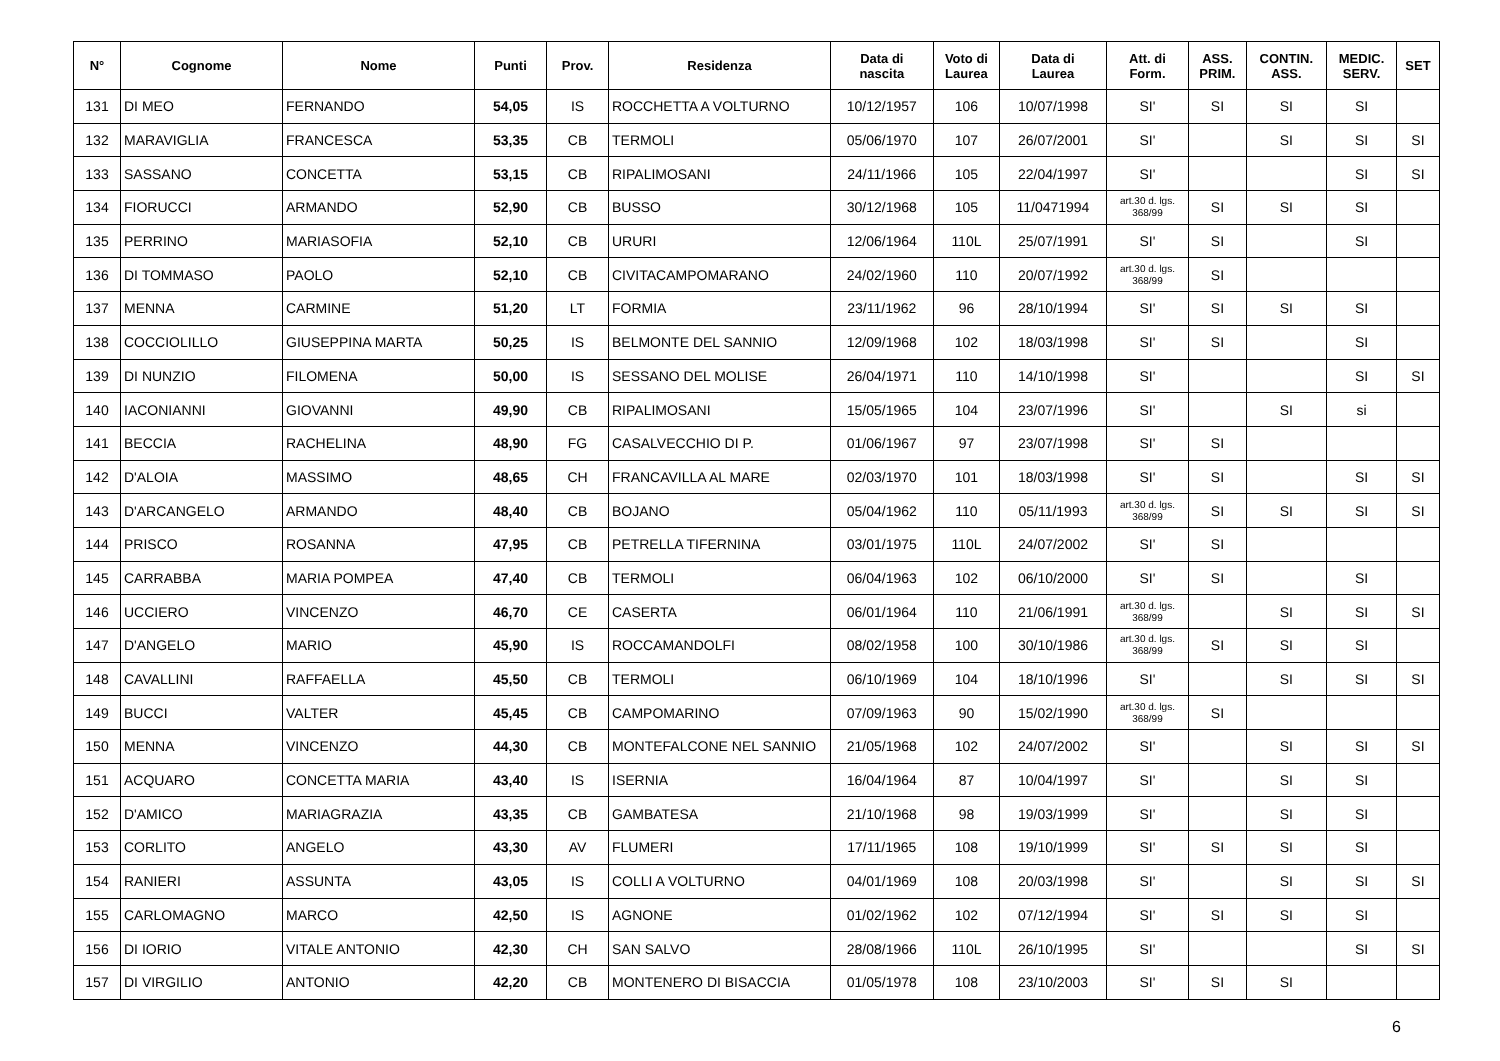| N° | Cognome | Nome | Punti | Prov. | Residenza | Data di nascita | Voto di Laurea | Data di Laurea | Att. di Form. | ASS. PRIM. | CONTIN. ASS. | MEDIC. SERV. | SET |
| --- | --- | --- | --- | --- | --- | --- | --- | --- | --- | --- | --- | --- | --- |
| 131 | DI MEO | FERNANDO | 54,05 | IS | ROCCHETTA A VOLTURNO | 10/12/1957 | 106 | 10/07/1998 | SI' | SI | SI | SI | |
| 132 | MARAVIGLIA | FRANCESCA | 53,35 | CB | TERMOLI | 05/06/1970 | 107 | 26/07/2001 | SI' | | SI | SI | SI |
| 133 | SASSANO | CONCETTA | 53,15 | CB | RIPALIMOSANI | 24/11/1966 | 105 | 22/04/1997 | SI' | | | SI | SI |
| 134 | FIORUCCI | ARMANDO | 52,90 | CB | BUSSO | 30/12/1968 | 105 | 11/0471994 | art.30 d. lgs. 368/99 | SI | SI | SI | |
| 135 | PERRINO | MARIASOFIA | 52,10 | CB | URURI | 12/06/1964 | 110L | 25/07/1991 | SI' | SI | | SI | |
| 136 | DI TOMMASO | PAOLO | 52,10 | CB | CIVITACAMPOMARANO | 24/02/1960 | 110 | 20/07/1992 | art.30 d. lgs. 368/99 | SI | | | |
| 137 | MENNA | CARMINE | 51,20 | LT | FORMIA | 23/11/1962 | 96 | 28/10/1994 | SI' | SI | SI | SI | |
| 138 | COCCIOLILLO | GIUSEPPINA MARTA | 50,25 | IS | BELMONTE DEL SANNIO | 12/09/1968 | 102 | 18/03/1998 | SI' | SI | | SI | |
| 139 | DI NUNZIO | FILOMENA | 50,00 | IS | SESSANO DEL MOLISE | 26/04/1971 | 110 | 14/10/1998 | SI' | | | SI | SI |
| 140 | IACONIANNI | GIOVANNI | 49,90 | CB | RIPALIMOSANI | 15/05/1965 | 104 | 23/07/1996 | SI' | | SI | si | |
| 141 | BECCIA | RACHELINA | 48,90 | FG | CASALVECCHIO DI P. | 01/06/1967 | 97 | 23/07/1998 | SI' | SI | | | |
| 142 | D'ALOIA | MASSIMO | 48,65 | CH | FRANCAVILLA AL MARE | 02/03/1970 | 101 | 18/03/1998 | SI' | SI | | SI | SI |
| 143 | D'ARCANGELO | ARMANDO | 48,40 | CB | BOJANO | 05/04/1962 | 110 | 05/11/1993 | art.30 d. lgs. 368/99 | SI | SI | SI | SI |
| 144 | PRISCO | ROSANNA | 47,95 | CB | PETRELLA TIFERNINA | 03/01/1975 | 110L | 24/07/2002 | SI' | SI | | | |
| 145 | CARRABBA | MARIA POMPEA | 47,40 | CB | TERMOLI | 06/04/1963 | 102 | 06/10/2000 | SI' | SI | | SI | |
| 146 | UCCIERO | VINCENZO | 46,70 | CE | CASERTA | 06/01/1964 | 110 | 21/06/1991 | art.30 d. lgs. 368/99 | | SI | SI | SI |
| 147 | D'ANGELO | MARIO | 45,90 | IS | ROCCAMANDOLFI | 08/02/1958 | 100 | 30/10/1986 | art.30 d. lgs. 368/99 | SI | SI | SI | |
| 148 | CAVALLINI | RAFFAELLA | 45,50 | CB | TERMOLI | 06/10/1969 | 104 | 18/10/1996 | SI' | | SI | SI | SI |
| 149 | BUCCI | VALTER | 45,45 | CB | CAMPOMARINO | 07/09/1963 | 90 | 15/02/1990 | art.30 d. lgs. 368/99 | SI | | | |
| 150 | MENNA | VINCENZO | 44,30 | CB | MONTEFALCONE NEL SANNIO | 21/05/1968 | 102 | 24/07/2002 | SI' | | SI | SI | SI |
| 151 | ACQUARO | CONCETTA MARIA | 43,40 | IS | ISERNIA | 16/04/1964 | 87 | 10/04/1997 | SI' | | SI | SI | |
| 152 | D'AMICO | MARIAGRAZIA | 43,35 | CB | GAMBATESA | 21/10/1968 | 98 | 19/03/1999 | SI' | | SI | SI | |
| 153 | CORLITO | ANGELO | 43,30 | AV | FLUMERI | 17/11/1965 | 108 | 19/10/1999 | SI' | SI | SI | SI | |
| 154 | RANIERI | ASSUNTA | 43,05 | IS | COLLI A VOLTURNO | 04/01/1969 | 108 | 20/03/1998 | SI' | | SI | SI | SI |
| 155 | CARLOMAGNO | MARCO | 42,50 | IS | AGNONE | 01/02/1962 | 102 | 07/12/1994 | SI' | SI | SI | SI | |
| 156 | DI IORIO | VITALE ANTONIO | 42,30 | CH | SAN SALVO | 28/08/1966 | 110L | 26/10/1995 | SI' | | | SI | SI |
| 157 | DI VIRGILIO | ANTONIO | 42,20 | CB | MONTENERO DI BISACCIA | 01/05/1978 | 108 | 23/10/2003 | SI' | SI | SI | | |
6